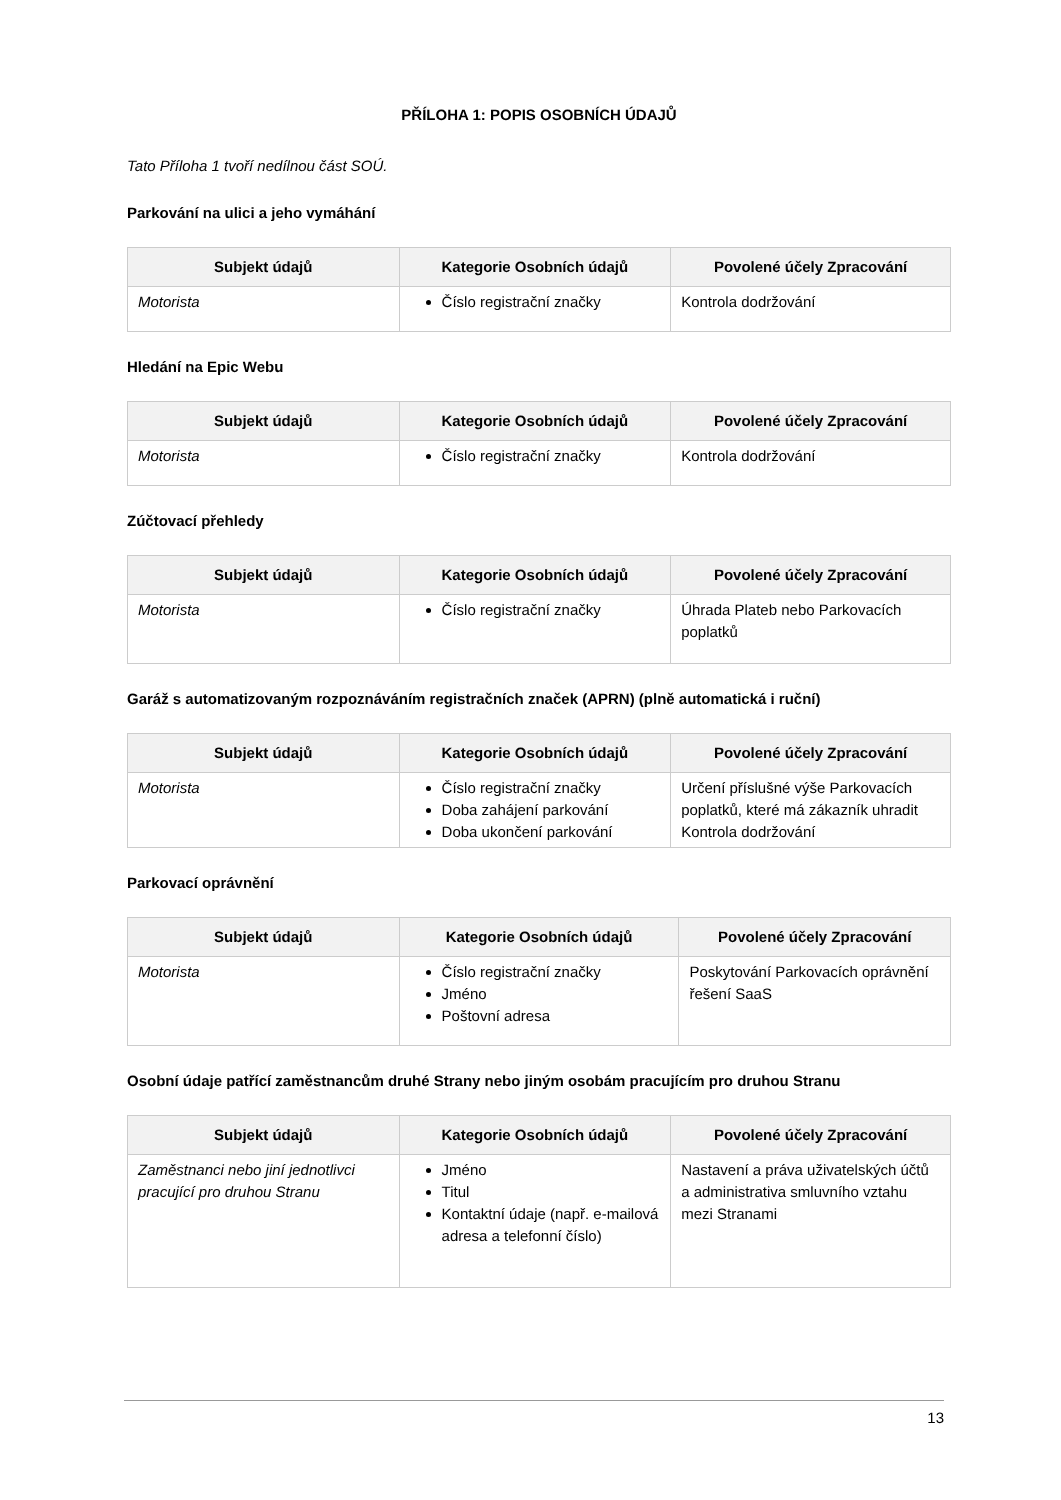PŘÍLOHA 1: POPIS OSOBNÍCH ÚDAJŮ
Tato Příloha 1 tvoří nedílnou část SOÚ.
Parkování na ulici a jeho vymáhání
| Subjekt údajů | Kategorie Osobních údajů | Povolené účely Zpracování |
| --- | --- | --- |
| Motorista | Číslo registrační značky | Kontrola dodržování |
Hledání na Epic Webu
| Subjekt údajů | Kategorie Osobních údajů | Povolené účely Zpracování |
| --- | --- | --- |
| Motorista | Číslo registrační značky | Kontrola dodržování |
Zúčtovací přehledy
| Subjekt údajů | Kategorie Osobních údajů | Povolené účely Zpracování |
| --- | --- | --- |
| Motorista | Číslo registrační značky | Úhrada Plateb nebo Parkovacích poplatků |
Garáž s automatizovaným rozpoznáváním registračních značek (APRN) (plně automatická i ruční)
| Subjekt údajů | Kategorie Osobních údajů | Povolené účely Zpracování |
| --- | --- | --- |
| Motorista | Číslo registrační značky Doba zahájení parkování Doba ukončení parkování | Určení příslušné výše Parkovacích poplatků, které má zákazník uhradit Kontrola dodržování |
Parkovací oprávnění
| Subjekt údajů | Kategorie Osobních údajů | Povolené účely Zpracování |
| --- | --- | --- |
| Motorista | Číslo registrační značky Jméno Poštovní adresa | Poskytování Parkovacích oprávnění řešení SaaS |
Osobní údaje patřící zaměstnancům druhé Strany nebo jiným osobám pracujícím pro druhou Stranu
| Subjekt údajů | Kategorie Osobních údajů | Povolené účely Zpracování |
| --- | --- | --- |
| Zaměstnanci nebo jiní jednotlivci pracující pro druhou Stranu | Jméno Titul Kontaktní údaje (např. e-mailová adresa a telefonní číslo) | Nastavení a práva uživatelských účtů a administrativa smluvního vztahu mezi Stranami |
13